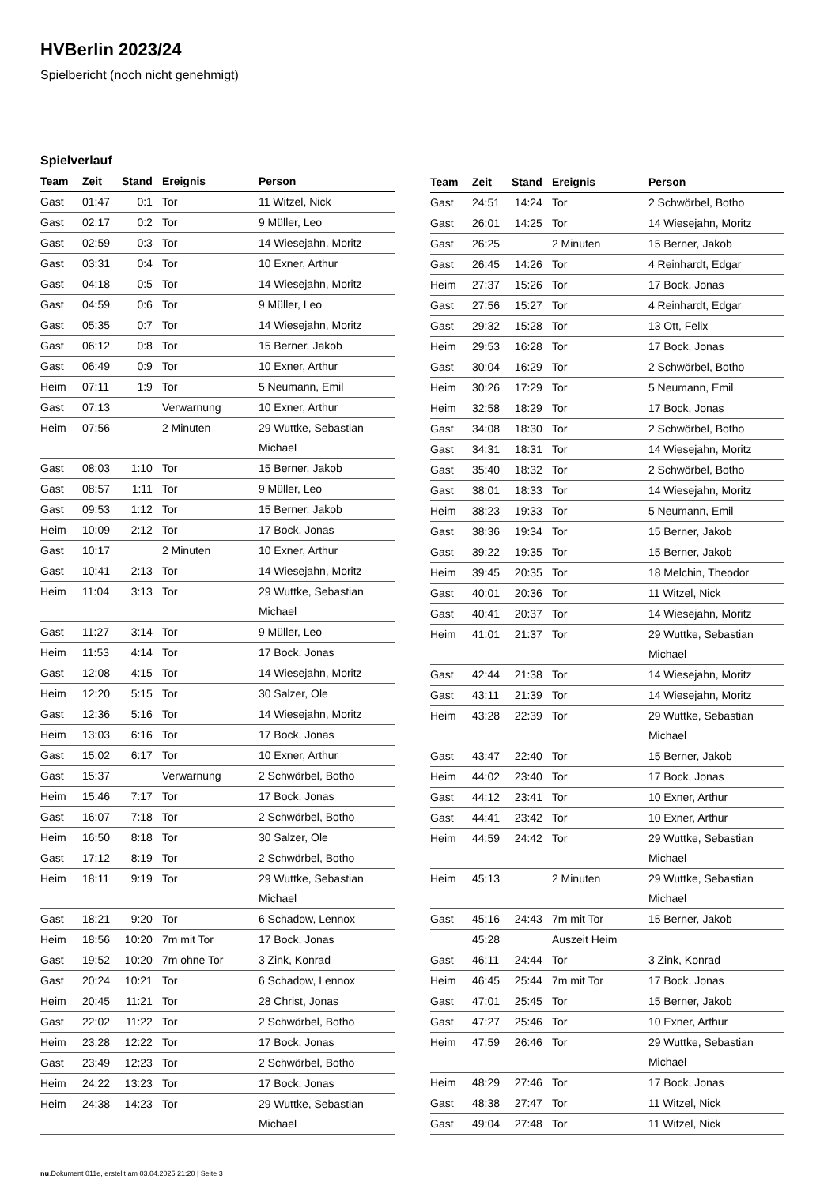HVBerlin 2023/24
Spielbericht (noch nicht genehmigt)
Spielverlauf
| Team | Zeit | Stand | Ereignis | Person |
| --- | --- | --- | --- | --- |
| Gast | 01:47 | 0:1 | Tor | 11 Witzel, Nick |
| Gast | 02:17 | 0:2 | Tor | 9 Müller, Leo |
| Gast | 02:59 | 0:3 | Tor | 14 Wiesejahn, Moritz |
| Gast | 03:31 | 0:4 | Tor | 10 Exner, Arthur |
| Gast | 04:18 | 0:5 | Tor | 14 Wiesejahn, Moritz |
| Gast | 04:59 | 0:6 | Tor | 9 Müller, Leo |
| Gast | 05:35 | 0:7 | Tor | 14 Wiesejahn, Moritz |
| Gast | 06:12 | 0:8 | Tor | 15 Berner, Jakob |
| Gast | 06:49 | 0:9 | Tor | 10 Exner, Arthur |
| Heim | 07:11 | 1:9 | Tor | 5 Neumann, Emil |
| Gast | 07:13 | | Verwarnung | 10 Exner, Arthur |
| Heim | 07:56 | | 2 Minuten | 29 Wuttke, Sebastian Michael |
| Gast | 08:03 | 1:10 | Tor | 15 Berner, Jakob |
| Gast | 08:57 | 1:11 | Tor | 9 Müller, Leo |
| Gast | 09:53 | 1:12 | Tor | 15 Berner, Jakob |
| Heim | 10:09 | 2:12 | Tor | 17 Bock, Jonas |
| Gast | 10:17 | | 2 Minuten | 10 Exner, Arthur |
| Gast | 10:41 | 2:13 | Tor | 14 Wiesejahn, Moritz |
| Heim | 11:04 | 3:13 | Tor | 29 Wuttke, Sebastian Michael |
| Gast | 11:27 | 3:14 | Tor | 9 Müller, Leo |
| Heim | 11:53 | 4:14 | Tor | 17 Bock, Jonas |
| Gast | 12:08 | 4:15 | Tor | 14 Wiesejahn, Moritz |
| Heim | 12:20 | 5:15 | Tor | 30 Salzer, Ole |
| Gast | 12:36 | 5:16 | Tor | 14 Wiesejahn, Moritz |
| Heim | 13:03 | 6:16 | Tor | 17 Bock, Jonas |
| Gast | 15:02 | 6:17 | Tor | 10 Exner, Arthur |
| Gast | 15:37 | | Verwarnung | 2 Schwörbel, Botho |
| Heim | 15:46 | 7:17 | Tor | 17 Bock, Jonas |
| Gast | 16:07 | 7:18 | Tor | 2 Schwörbel, Botho |
| Heim | 16:50 | 8:18 | Tor | 30 Salzer, Ole |
| Gast | 17:12 | 8:19 | Tor | 2 Schwörbel, Botho |
| Heim | 18:11 | 9:19 | Tor | 29 Wuttke, Sebastian Michael |
| Gast | 18:21 | 9:20 | Tor | 6 Schadow, Lennox |
| Heim | 18:56 | 10:20 | 7m mit Tor | 17 Bock, Jonas |
| Gast | 19:52 | 10:20 | 7m ohne Tor | 3 Zink, Konrad |
| Gast | 20:24 | 10:21 | Tor | 6 Schadow, Lennox |
| Heim | 20:45 | 11:21 | Tor | 28 Christ, Jonas |
| Gast | 22:02 | 11:22 | Tor | 2 Schwörbel, Botho |
| Heim | 23:28 | 12:22 | Tor | 17 Bock, Jonas |
| Gast | 23:49 | 12:23 | Tor | 2 Schwörbel, Botho |
| Heim | 24:22 | 13:23 | Tor | 17 Bock, Jonas |
| Heim | 24:38 | 14:23 | Tor | 29 Wuttke, Sebastian Michael |
| Team | Zeit | Stand | Ereignis | Person |
| --- | --- | --- | --- | --- |
| Gast | 24:51 | 14:24 | Tor | 2 Schwörbel, Botho |
| Gast | 26:01 | 14:25 | Tor | 14 Wiesejahn, Moritz |
| Gast | 26:25 | | 2 Minuten | 15 Berner, Jakob |
| Gast | 26:45 | 14:26 | Tor | 4 Reinhardt, Edgar |
| Heim | 27:37 | 15:26 | Tor | 17 Bock, Jonas |
| Gast | 27:56 | 15:27 | Tor | 4 Reinhardt, Edgar |
| Gast | 29:32 | 15:28 | Tor | 13 Ott, Felix |
| Heim | 29:53 | 16:28 | Tor | 17 Bock, Jonas |
| Gast | 30:04 | 16:29 | Tor | 2 Schwörbel, Botho |
| Heim | 30:26 | 17:29 | Tor | 5 Neumann, Emil |
| Heim | 32:58 | 18:29 | Tor | 17 Bock, Jonas |
| Gast | 34:08 | 18:30 | Tor | 2 Schwörbel, Botho |
| Gast | 34:31 | 18:31 | Tor | 14 Wiesejahn, Moritz |
| Gast | 35:40 | 18:32 | Tor | 2 Schwörbel, Botho |
| Gast | 38:01 | 18:33 | Tor | 14 Wiesejahn, Moritz |
| Heim | 38:23 | 19:33 | Tor | 5 Neumann, Emil |
| Gast | 38:36 | 19:34 | Tor | 15 Berner, Jakob |
| Gast | 39:22 | 19:35 | Tor | 15 Berner, Jakob |
| Heim | 39:45 | 20:35 | Tor | 18 Melchin, Theodor |
| Gast | 40:01 | 20:36 | Tor | 11 Witzel, Nick |
| Gast | 40:41 | 20:37 | Tor | 14 Wiesejahn, Moritz |
| Heim | 41:01 | 21:37 | Tor | 29 Wuttke, Sebastian Michael |
| Gast | 42:44 | 21:38 | Tor | 14 Wiesejahn, Moritz |
| Gast | 43:11 | 21:39 | Tor | 14 Wiesejahn, Moritz |
| Heim | 43:28 | 22:39 | Tor | 29 Wuttke, Sebastian Michael |
| Gast | 43:47 | 22:40 | Tor | 15 Berner, Jakob |
| Heim | 44:02 | 23:40 | Tor | 17 Bock, Jonas |
| Gast | 44:12 | 23:41 | Tor | 10 Exner, Arthur |
| Gast | 44:41 | 23:42 | Tor | 10 Exner, Arthur |
| Heim | 44:59 | 24:42 | Tor | 29 Wuttke, Sebastian Michael |
| Heim | 45:13 | | 2 Minuten | 29 Wuttke, Sebastian Michael |
| Gast | 45:16 | 24:43 | 7m mit Tor | 15 Berner, Jakob |
| | 45:28 | | Auszeit Heim | |
| Gast | 46:11 | 24:44 | Tor | 3 Zink, Konrad |
| Heim | 46:45 | 25:44 | 7m mit Tor | 17 Bock, Jonas |
| Gast | 47:01 | 25:45 | Tor | 15 Berner, Jakob |
| Gast | 47:27 | 25:46 | Tor | 10 Exner, Arthur |
| Heim | 47:59 | 26:46 | Tor | 29 Wuttke, Sebastian Michael |
| Heim | 48:29 | 27:46 | Tor | 17 Bock, Jonas |
| Gast | 48:38 | 27:47 | Tor | 11 Witzel, Nick |
| Gast | 49:04 | 27:48 | Tor | 11 Witzel, Nick |
nu.Dokument 011e, erstellt am 03.04.2025 21:20 | Seite 3